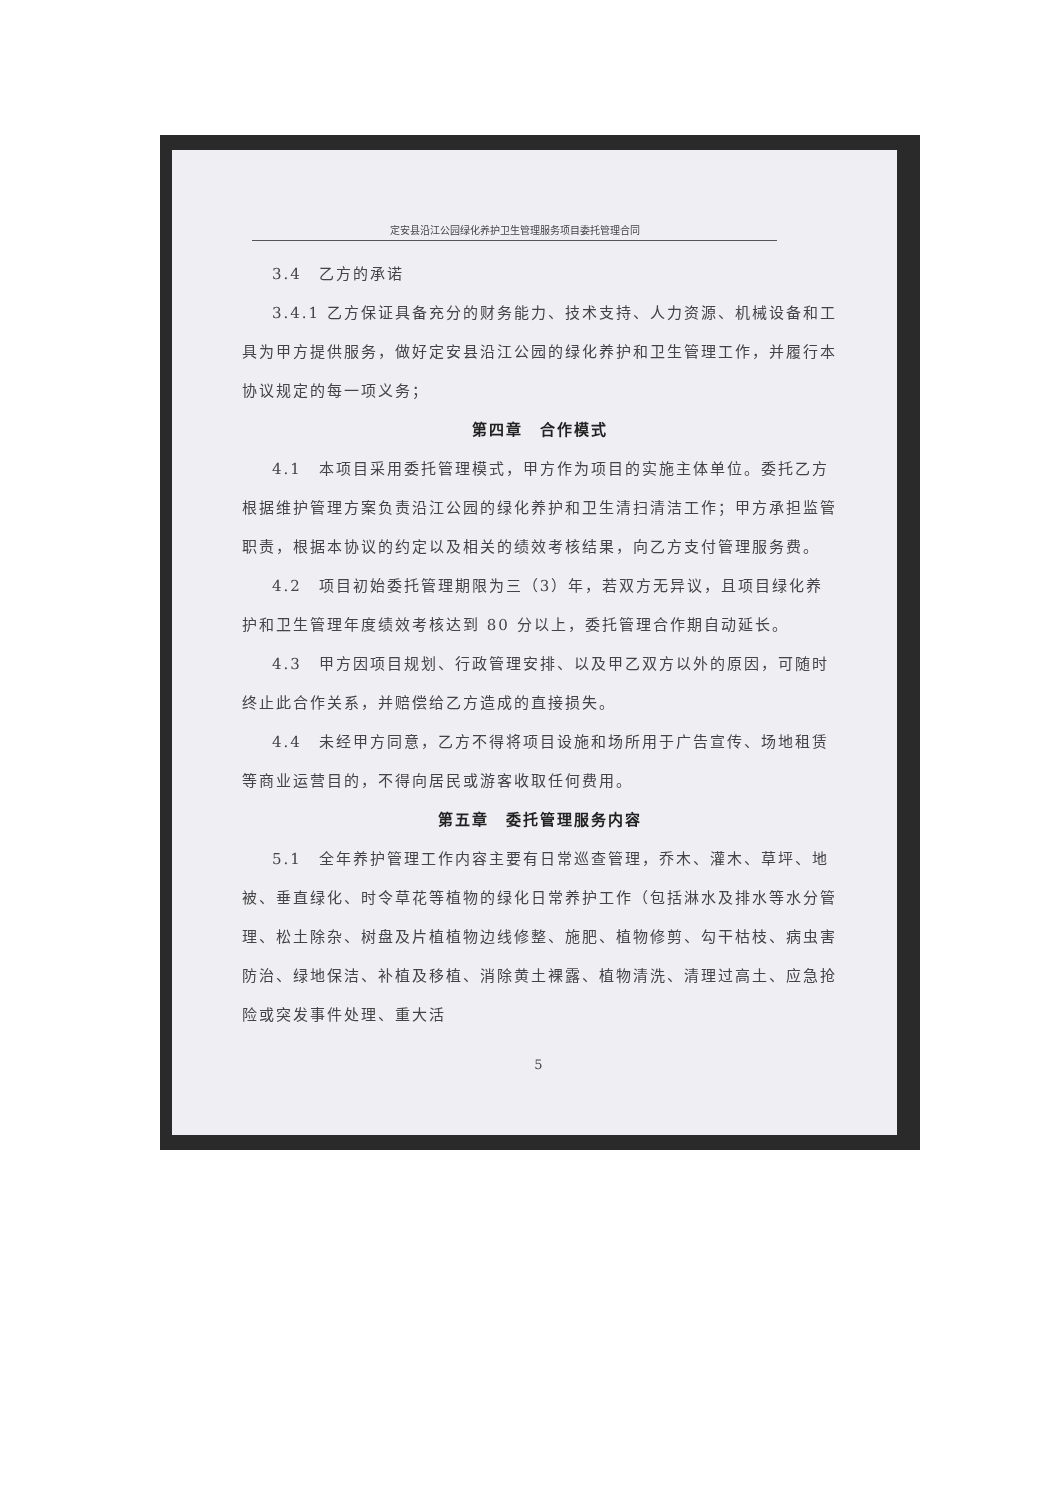定安县沿江公园绿化养护卫生管理服务项目委托管理合同
3.4　乙方的承诺
3.4.1 乙方保证具备充分的财务能力、技术支持、人力资源、机械设备和工具为甲方提供服务，做好定安县沿江公园的绿化养护和卫生管理工作，并履行本协议规定的每一项义务；
第四章　合作模式
4.1　本项目采用委托管理模式，甲方作为项目的实施主体单位。委托乙方根据维护管理方案负责沿江公园的绿化养护和卫生清扫清洁工作；甲方承担监管职责，根据本协议的约定以及相关的绩效考核结果，向乙方支付管理服务费。
4.2　项目初始委托管理期限为三（3）年，若双方无异议，且项目绿化养护和卫生管理年度绩效考核达到 80 分以上，委托管理合作期自动延长。
4.3　甲方因项目规划、行政管理安排、以及甲乙双方以外的原因，可随时终止此合作关系，并赔偿给乙方造成的直接损失。
4.4　未经甲方同意，乙方不得将项目设施和场所用于广告宣传、场地租赁等商业运营目的，不得向居民或游客收取任何费用。
第五章　委托管理服务内容
5.1　全年养护管理工作内容主要有日常巡查管理，乔木、灌木、草坪、地被、垂直绿化、时令草花等植物的绿化日常养护工作（包括淋水及排水等水分管理、松土除杂、树盘及片植植物边线修整、施肥、植物修剪、勾干枯枝、病虫害防治、绿地保洁、补植及移植、消除黄土裸露、植物清洗、清理过高土、应急抢险或突发事件处理、重大活
5